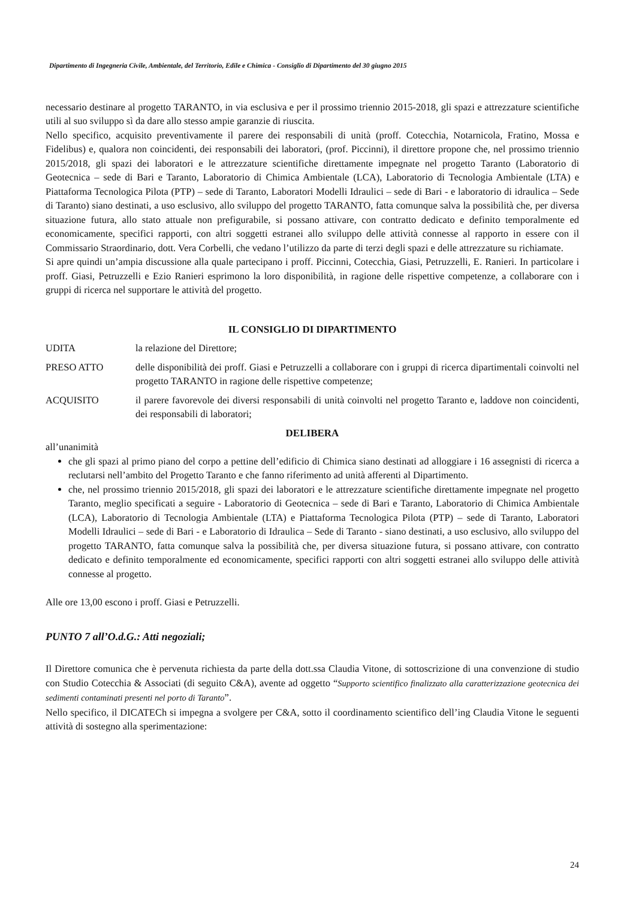Dipartimento di Ingegneria Civile, Ambientale, del Territorio, Edile e Chimica - Consiglio di Dipartimento del 30 giugno 2015
necessario destinare al progetto TARANTO, in via esclusiva e per il prossimo triennio 2015-2018, gli spazi e attrezzature scientifiche utili al suo sviluppo sì da dare allo stesso ampie garanzie di riuscita.
Nello specifico, acquisito preventivamente il parere dei responsabili di unità (proff. Cotecchia, Notarnicola, Fratino, Mossa e Fidelibus) e, qualora non coincidenti, dei responsabili dei laboratori, (prof. Piccinni), il direttore propone che, nel prossimo triennio 2015/2018, gli spazi dei laboratori e le attrezzature scientifiche direttamente impegnate nel progetto Taranto (Laboratorio di Geotecnica – sede di Bari e Taranto, Laboratorio di Chimica Ambientale (LCA), Laboratorio di Tecnologia Ambientale (LTA) e Piattaforma Tecnologica Pilota (PTP) – sede di Taranto, Laboratori Modelli Idraulici – sede di Bari - e laboratorio di idraulica – Sede di Taranto) siano destinati, a uso esclusivo, allo sviluppo del progetto TARANTO, fatta comunque salva la possibilità che, per diversa situazione futura, allo stato attuale non prefigurabile, si possano attivare, con contratto dedicato e definito temporalmente ed economicamente, specifici rapporti, con altri soggetti estranei allo sviluppo delle attività connesse al rapporto in essere con il Commissario Straordinario, dott. Vera Corbelli, che vedano l’utilizzo da parte di terzi degli spazi e delle attrezzature su richiamate.
Si apre quindi un’ampia discussione alla quale partecipano i proff. Piccinni, Cotecchia, Giasi, Petruzzelli, E. Ranieri. In particolare i proff. Giasi, Petruzzelli e Ezio Ranieri esprimono la loro disponibilità, in ragione delle rispettive competenze, a collaborare con i gruppi di ricerca nel supportare le attività del progetto.
IL CONSIGLIO DI DIPARTIMENTO
UDITA la relazione del Direttore;
PRESO ATTO delle disponibilità dei proff. Giasi e Petruzzelli a collaborare con i gruppi di ricerca dipartimentali coinvolti nel progetto TARANTO in ragione delle rispettive competenze;
ACQUISITO il parere favorevole dei diversi responsabili di unità coinvolti nel progetto Taranto e, laddove non coincidenti, dei responsabili di laboratori;
DELIBERA
all’unanimità
che gli spazi al primo piano del corpo a pettine dell’edificio di Chimica siano destinati ad alloggiare i 16 assegnisti di ricerca a reclutarsi nell’ambito del Progetto Taranto e che fanno riferimento ad unità afferenti al Dipartimento.
che, nel prossimo triennio 2015/2018, gli spazi dei laboratori e le attrezzature scientifiche direttamente impegnate nel progetto Taranto, meglio specificati a seguire - Laboratorio di Geotecnica – sede di Bari e Taranto, Laboratorio di Chimica Ambientale (LCA), Laboratorio di Tecnologia Ambientale (LTA) e Piattaforma Tecnologica Pilota (PTP) – sede di Taranto, Laboratori Modelli Idraulici – sede di Bari - e Laboratorio di Idraulica – Sede di Taranto - siano destinati, a uso esclusivo, allo sviluppo del progetto TARANTO, fatta comunque salva la possibilità che, per diversa situazione futura, si possano attivare, con contratto dedicato e definito temporalmente ed economicamente, specifici rapporti con altri soggetti estranei allo sviluppo delle attività connesse al progetto.
Alle ore 13,00 escono i proff. Giasi e Petruzzelli.
PUNTO 7 all’O.d.G.: Atti negoziali;
Il Direttore comunica che è pervenuta richiesta da parte della dott.ssa Claudia Vitone, di sottoscrizione di una convenzione di studio con Studio Cotecchia & Associati (di seguito C&A), avente ad oggetto “Supporto scientifico finalizzato alla caratterizzazione geotecnica dei sedimenti contaminati presenti nel porto di Taranto”.
Nello specifico, il DICATECh si impegna a svolgere per C&A, sotto il coordinamento scientifico dell’ing Claudia Vitone le seguenti attività di sostegno alla sperimentazione:
24